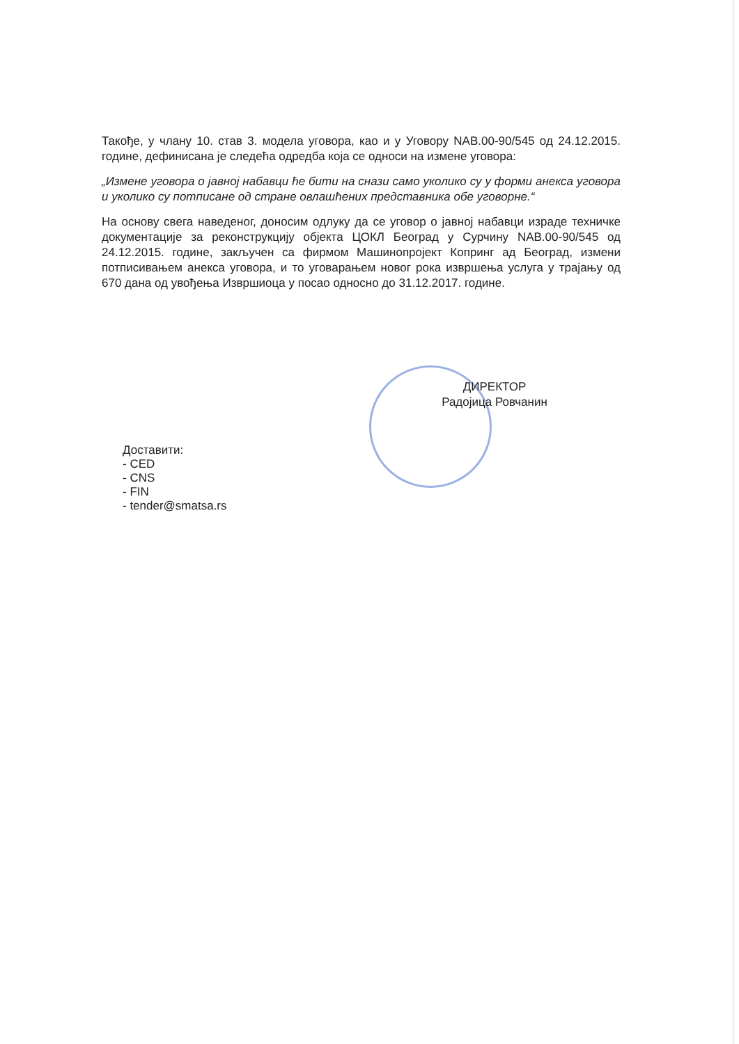Такође, у члану 10. став 3. модела уговора, као и у Уговору NAB.00-90/545 од 24.12.2015. године, дефинисана је следећа одредба која се односи на измене уговора:
„Измене уговора о јавној набавци ће бити на снази само уколико су у форми анекса уговора и уколико су потписане од стране овлашћених представника обе уговорне.“
На основу свега наведеног, доносим одлуку да се уговор о јавној набавци израде техничке документације за реконструкцију објекта ЦОКЛ Београд у Сурчину NAB.00-90/545 од 24.12.2015. године, закључен са фирмом Машинопројект Копринг ад Београд, измени потписивањем анекса уговора, и то уговарањем новог рока извршења услуга у трајању од 670 дана од увођења Извршиоца у посао односно до 31.12.2017. године.
ДИРЕКТОР
Радојица Ровчанин
Доставити:
- CED
- CNS
- FIN
- tender@smatsa.rs